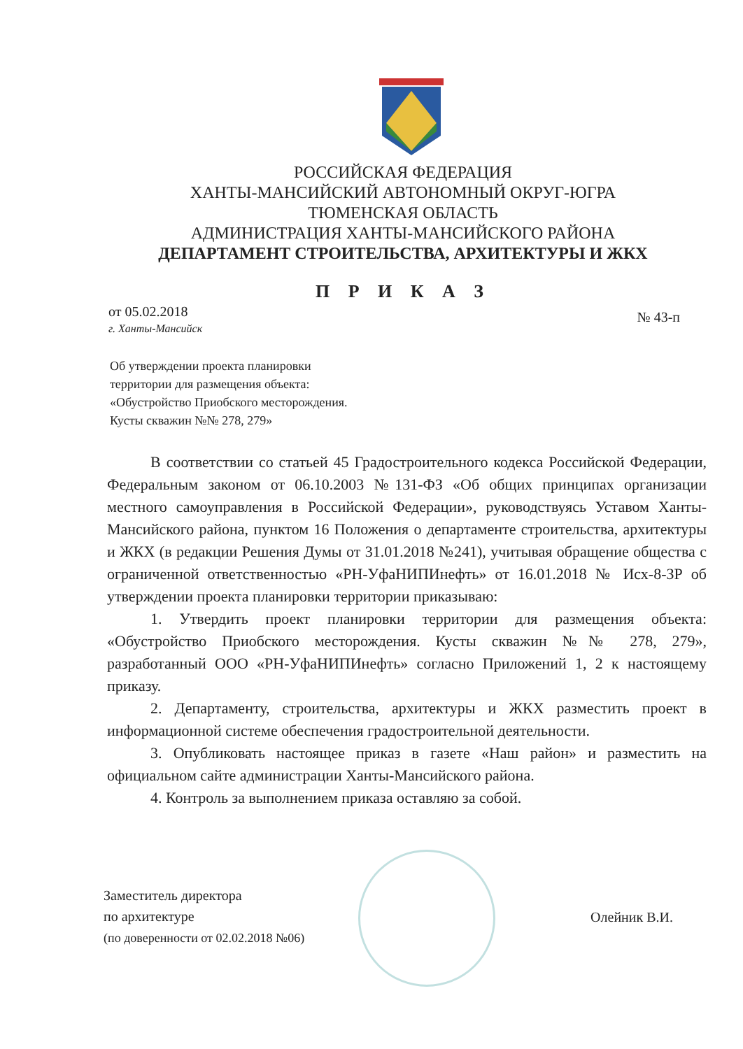РОССИЙСКАЯ ФЕДЕРАЦИЯ
ХАНТЫ-МАНСИЙСКИЙ АВТОНОМНЫЙ ОКРУГ-ЮГРА
ТЮМЕНСКАЯ ОБЛАСТЬ
АДМИНИСТРАЦИЯ ХАНТЫ-МАНСИЙСКОГО РАЙОНА
ДЕПАРТАМЕНТ СТРОИТЕЛЬСТВА, АРХИТЕКТУРЫ И ЖКХ
П Р И К А З
от 05.02.2018
г. Ханты-Мансийск
№ 43-п
Об утверждении проекта планировки
территории для размещения объекта:
«Обустройство Приобского месторождения.
Кусты скважин №№ 278, 279»
В соответствии со статьей 45 Градостроительного кодекса Российской Федерации, Федеральным законом от 06.10.2003 №131-ФЗ «Об общих принципах организации местного самоуправления в Российской Федерации», руководствуясь Уставом Ханты-Мансийского района, пунктом 16 Положения о департаменте строительства, архитектуры и ЖКХ (в редакции Решения Думы от 31.01.2018 №241), учитывая обращение общества с ограниченной ответственностью «РН-УфаНИПИнефть» от 16.01.2018 № Исх-8-ЗР об утверждении проекта планировки территории приказываю:
1. Утвердить проект планировки территории для размещения объекта: «Обустройство Приобского месторождения. Кусты скважин №№ 278, 279», разработанный ООО «РН-УфаНИПИнефть» согласно Приложений 1, 2 к настоящему приказу.
2. Департаменту, строительства, архитектуры и ЖКХ разместить проект в информационной системе обеспечения градостроительной деятельности.
3. Опубликовать настоящее приказ в газете «Наш район» и разместить на официальном сайте администрации Ханты-Мансийского района.
4. Контроль за выполнением приказа оставляю за собой.
Заместитель директора
по архитектуре
(по доверенности от 02.02.2018 №06)
Олейник В.И.